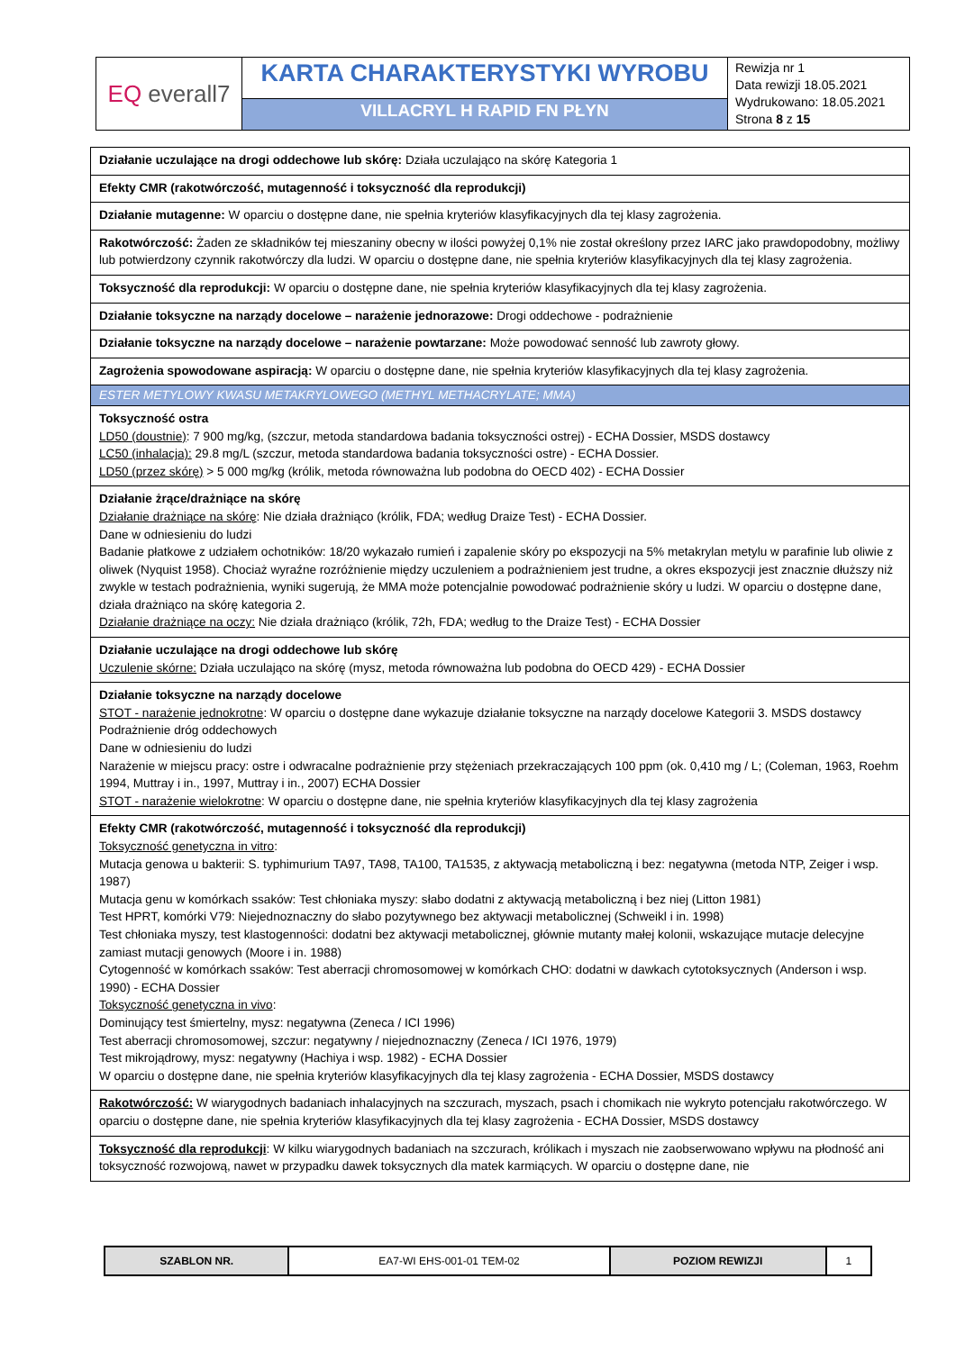| EQ everall7 | KARTA CHARAKTERYSTYKI WYROBU | Rewizja nr 1 Data rewizji 18.05.2021 Wydrukowano: 18.05.2021 Strona 8 z 15 |
| | VILLACRYL H RAPID FN PŁYN | |
| Działanie uczulające na drogi oddechowe lub skórę: Działa uczulająco na skórę Kategoria 1 |
| Efekty CMR (rakotwórczość, mutagenność i toksyczność dla reprodukcji) |
| Działanie mutagenne: W oparciu o dostępne dane, nie spełnia kryteriów klasyfikacyjnych dla tej klasy zagrożenia. |
| Rakotwórczość: Żaden ze składników tej mieszaniny obecny w ilości powyżej 0,1% nie został określony przez IARC jako prawdopodobny, możliwy lub potwierdzony czynnik rakotwórczy dla ludzi. W oparciu o dostępne dane, nie spełnia kryteriów klasyfikacyjnych dla tej klasy zagrożenia. |
| Toksyczność dla reprodukcji: W oparciu o dostępne dane, nie spełnia kryteriów klasyfikacyjnych dla tej klasy zagrożenia. |
| Działanie toksyczne na narządy docelowe – narażenie jednorazowe: Drogi oddechowe - podrażnienie |
| Działanie toksyczne na narządy docelowe – narażenie powtarzane: Może powodować senność lub zawroty głowy. |
| Zagrożenia spowodowane aspiracją: W oparciu o dostępne dane, nie spełnia kryteriów klasyfikacyjnych dla tej klasy zagrożenia. |
| ESTER METYLOWY KWASU METAKRYLOWEGO (METHYL METHACRYLATE; MMA) |
| Toksyczność ostra LD50 (doustnie) : 7 900 mg/kg, (szczur, metoda standardowa badania toksyczności ostrej) - ECHA Dossier, MSDS dostawcy LC50 (inhalacja): 29.8 mg/L (szczur, metoda standardowa badania toksyczności ostre) - ECHA Dossier. LD50 (przez skórę) > 5 000 mg/kg (królik, metoda równoważna lub podobna do OECD 402) - ECHA Dossier |
| Działanie żrące/drażniące na skórę Działanie drażniące na skórę : Nie działa drażniąco (królik, FDA; według Draize Test) - ECHA Dossier. Dane w odniesieniu do ludzi Badanie płatkowe z udziałem ochotników: 18/20 wykazało rumień i zapalenie skóry po ekspozycji na 5% metakrylan metylu w parafinie lub oliwie z oliwek (Nyquist 1958). Chociaż wyraźne rozróżnienie między uczuleniem a podrażnieniem jest trudne, a okres ekspozycji jest znacznie dłuższy niż zwykle w testach podrażnienia, wyniki sugerują, że MMA może potencjalnie powodować podrażnienie skóry u ludzi. W oparciu o dostępne dane, działa drażniąco na skórę kategoria 2. Działanie drażniące na oczy: Nie działa drażniąco (królik, 72h, FDA; według to the Draize Test) - ECHA Dossier |
| Działanie uczulające na drogi oddechowe lub skórę Uczulenie skórne: Działa uczulająco na skórę (mysz, metoda równoważna lub podobna do OECD 429) - ECHA Dossier |
| Działanie toksyczne na narządy docelowe STOT - narażenie jednokrotne : W oparciu o dostępne dane wykazuje działanie toksyczne na narządy docelowe Kategorii 3. MSDS dostawcy Podrażnienie dróg oddechowych Dane w odniesieniu do ludzi Narażenie w miejscu pracy: ostre i odwracalne podrażnienie przy stężeniach przekraczających 100 ppm (ok. 0,410 mg / L; (Coleman, 1963, Roehm 1994, Muttray i in., 1997, Muttray i in., 2007) ECHA Dossier STOT - narażenie wielokrotne : W oparciu o dostępne dane, nie spełnia kryteriów klasyfikacyjnych dla tej klasy zagrożenia |
| Efekty CMR (rakotwórczość, mutagenność i toksyczność dla reprodukcji) Toksyczność genetyczna in vitro : Mutacja genowa u bakterii: S. typhimurium TA97, TA98, TA100, TA1535, z aktywacją metaboliczną i bez: negatywna (metoda NTP, Zeiger i wsp. 1987) Mutacja genu w komórkach ssaków: Test chłoniaka myszy: słabo dodatni z aktywacją metaboliczną i bez niej (Litton 1981) Test HPRT, komórki V79: Niejednoznaczny do słabo pozytywnego bez aktywacji metabolicznej (Schweikl i in. 1998) Test chłoniaka myszy, test klastogenności: dodatni bez aktywacji metabolicznej, głównie mutanty małej kolonii, wskazujące mutacje delecyjne zamiast mutacji genowych (Moore i in. 1988) Cytogenność w komórkach ssaków: Test aberracji chromosomowej w komórkach CHO: dodatni w dawkach cytotoksycznych (Anderson i wsp. 1990) - ECHA Dossier Toksyczność genetyczna in vivo : Dominujący test śmiertelny, mysz: negatywna (Zeneca / ICI 1996) Test aberracji chromosomowej, szczur: negatywny / niejednoznaczny (Zeneca / ICI 1976, 1979) Test mikrojądrowy, mysz: negatywny (Hachiya i wsp. 1982) - ECHA Dossier W oparciu o dostępne dane, nie spełnia kryteriów klasyfikacyjnych dla tej klasy zagrożenia - ECHA Dossier, MSDS dostawcy |
| Rakotwórczość: W wiarygodnych badaniach inhalacyjnych na szczurach, myszach, psach i chomikach nie wykryto potencjału rakotwórczego. W oparciu o dostępne dane, nie spełnia kryteriów klasyfikacyjnych dla tej klasy zagrożenia - ECHA Dossier, MSDS dostawcy |
| Toksyczność dla reprodukcji : W kilku wiarygodnych badaniach na szczurach, królikach i myszach nie zaobserwowano wpływu na płodność ani toksyczność rozwojową, nawet w przypadku dawek toksycznych dla matek karmiących. W oparciu o dostępne dane, nie |
| SZABLON NR. | EA7-WI EHS-001-01 TEM-02 | POZIOM REWIZJI | 1 |